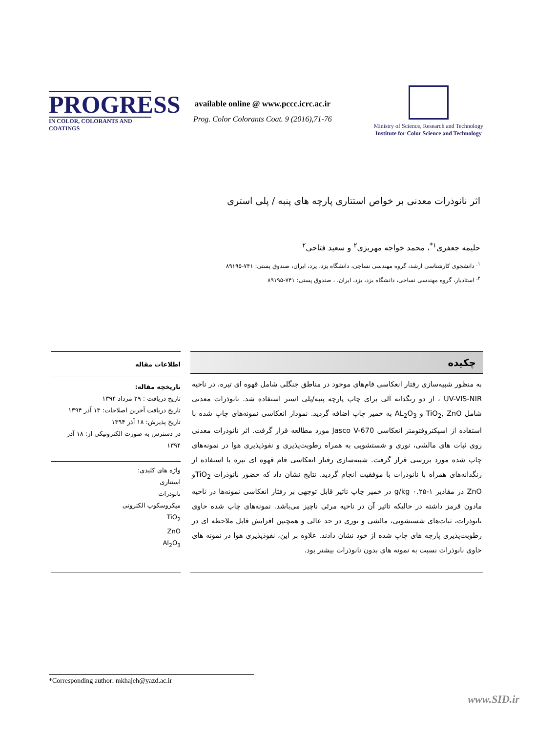PROGRESS
IN COLOR, COLORANTS AND COATINGS
available online @ www.pccc.icrc.ac.ir
Prog. Color Colorants Coat. 9 (2016),71-76
Ministry of Science, Research and Technology
Institute for Color Science and Technology
اثر نانوذرات معدنی بر خواص استتاری پارچه های پنبه / پلی استری
حلیمه جعفری<sup>۱*</sup>، محمد خواجه مهریزی<sup>۲</sup> و سعید فتاحی<sup>۲</sup>
<sup>۱.</sup> دانشجوی کارشناسی ارشد، گروه مهندسی نساجی، دانشگاه یزد، یزد، ایران، صندوق پستی: ۷۴۱-۸۹۱۹۵
<sup>۲.</sup> استادیار، گروه مهندسی نساجی، دانشگاه یزد، یزد، ایران، ، صندوق پستی: ۷۴۱-۸۹۱۹۵
چکیده
به منظور شبیه‌سازی رفتار انعکاسی فام‌های موجود در مناطق جنگلی شامل قهوه ای تیره، در ناحیه UV-VIS-NIR ، از دو رنگدانه آلی برای چاپ پارچه پنبه/پلی استر استفاده شد. نانوذرات معدنی شامل TiO<sub>2</sub>, ZnO و AL<sub>2</sub>O<sub>3</sub> به خمیر چاپ اضافه گردید. نمودار انعکاسی نمونه‌های چاپ شده با استفاده از اسپکتروفتومتر انعکاسی Jasco V-670 مورد مطالعه قرار گرفت. اثر نانوذرات معدنی روی ثبات های مالشی، نوری و شستشویی به همراه رطوبت‌پذیری و نفوذپذیری هوا در نمونه‌های چاپ شده مورد بررسی قرار گرفت. شبیه‌سازی رفتار انعکاسی فام قهوه ای تیره با استفاده از رنگدانه‌های همراه با نانوذرات با موفقیت انجام گردید. نتایج نشان داد که حضور نانوذرات TiO<sub>2</sub>و ZnO در مقادیر g/kg ۰.۲۵-۱ در خمیر چاپ تاثیر قابل توجهی بر رفتار انعکاسی نمونه‌ها در ناحیه مادون قرمز داشته در حالیکه تاثیر آن در ناحیه مرئی ناچیز می‌باشد. نمونه‌های چاپ شده حاوی نانوذرات، ثبات‌های شستشویی، مالشی و نوری در حد عالی و همچنین افزایش قابل ملاحظه ای در رطوبت‌پذیری پارچه های چاپ شده از خود نشان دادند. علاوه بر این، نفوذپذیری هوا در نمونه های حاوی نانوذرات نسبت به نمونه های بدون نانوذرات بیشتر بود.
اطلاعات مقاله
تاریخچه مقاله:
تاریخ دریافت : ۲۹ مرداد ۱۳۹۴
تاریخ دریافت آخرین اصلاحات: ۱۳ آذر ۱۳۹۴
تاریخ پذیرش: ۱۸ آذر ۱۳۹۴
در دسترس به صورت الکترونیکی از: ۱۸ آذر ۱۳۹۴
واژه های کلیدی:
استتاری
نانوذرات
میکروسکوپ الکترونی
TiO<sub>2</sub>
ZnO
Al<sub>2</sub>O<sub>3</sub>
*Corresponding author: mkhajeh@yazd.ac.ir
www.SID.ir